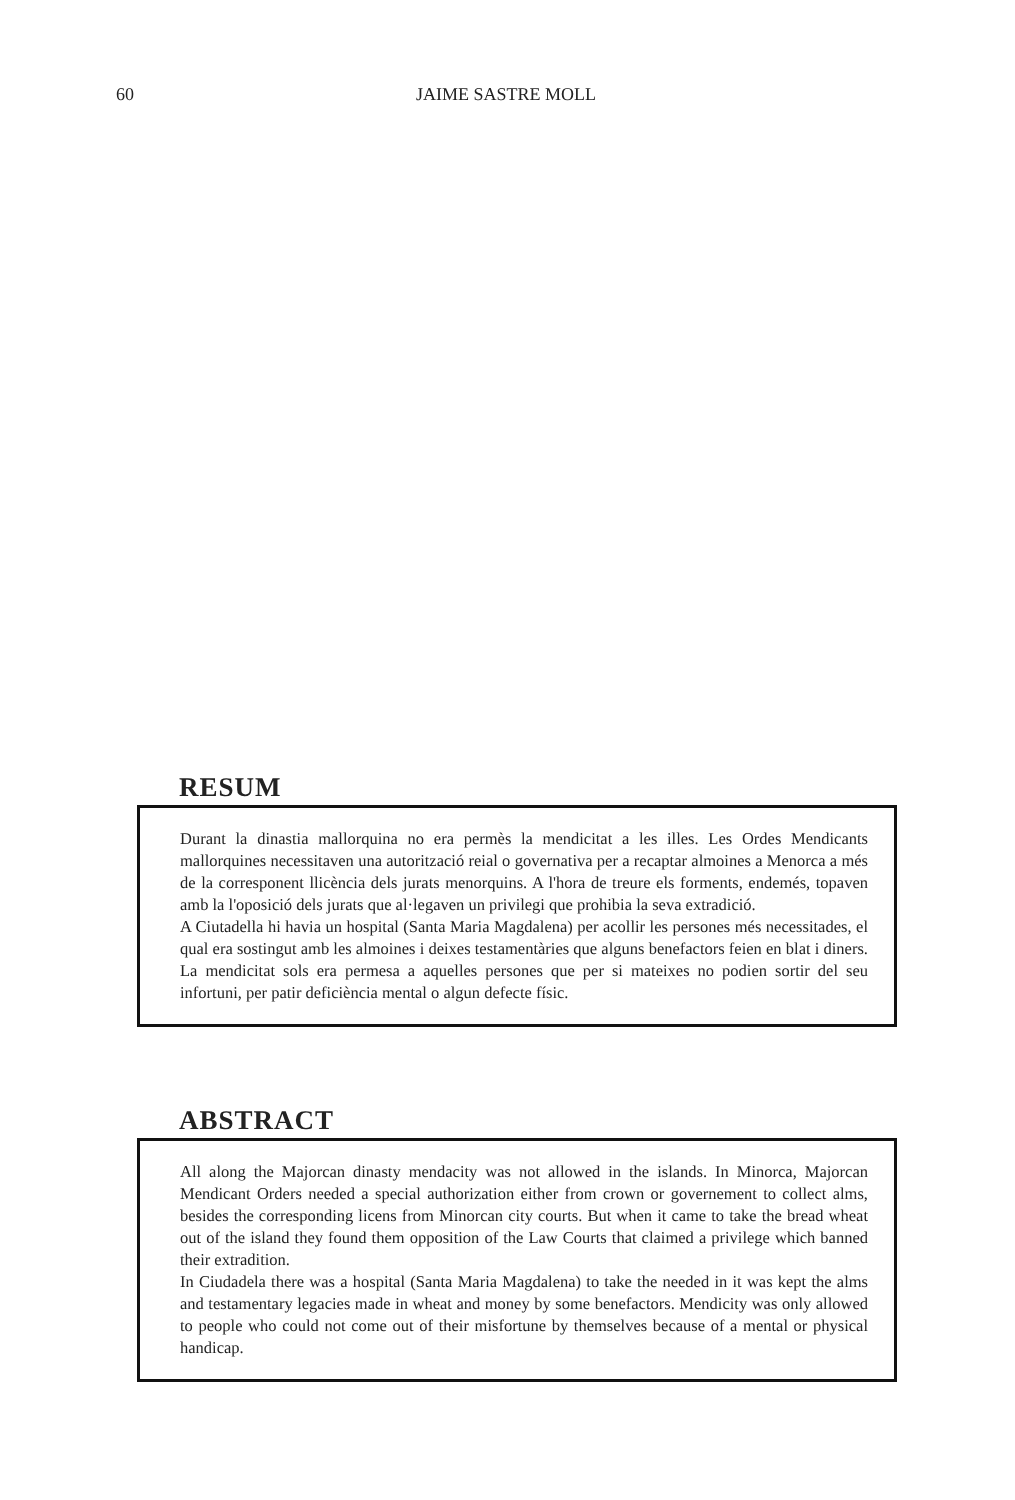60 JAIME SASTRE MOLL
RESUM
Durant la dinastia mallorquina no era permès la mendicitat a les illes. Les Ordes Mendicants mallorquines necessitaven una autorització reial o governativa per a recaptar almoines a Menorca a més de la corresponent llicència dels jurats menorquins. A l'hora de treure els forments, endemés, topaven amb la l'oposició dels jurats que al·legaven un privilegi que prohibia la seva extradició.
A Ciutadella hi havia un hospital (Santa Maria Magdalena) per acollir les persones més necessitades, el qual era sostingut amb les almoines i deixes testamentàries que alguns benefactors feien en blat i diners. La mendicitat sols era permesa a aquelles persones que per si mateixes no podien sortir del seu infortuni, per patir deficiència mental o algun defecte físic.
ABSTRACT
All along the Majorcan dinasty mendacity was not allowed in the islands. In Minorca, Majorcan Mendicant Orders needed a special authorization either from crown or governement to collect alms, besides the corresponding licens from Minorcan city courts. But when it came to take the bread wheat out of the island they found them opposition of the Law Courts that claimed a privilege which banned their extradition.
In Ciudadela there was a hospital (Santa Maria Magdalena) to take the needed in it was kept the alms and testamentary legacies made in wheat and money by some benefactors. Mendicity was only allowed to people who could not come out of their misfortune by themselves because of a mental or physical handicap.